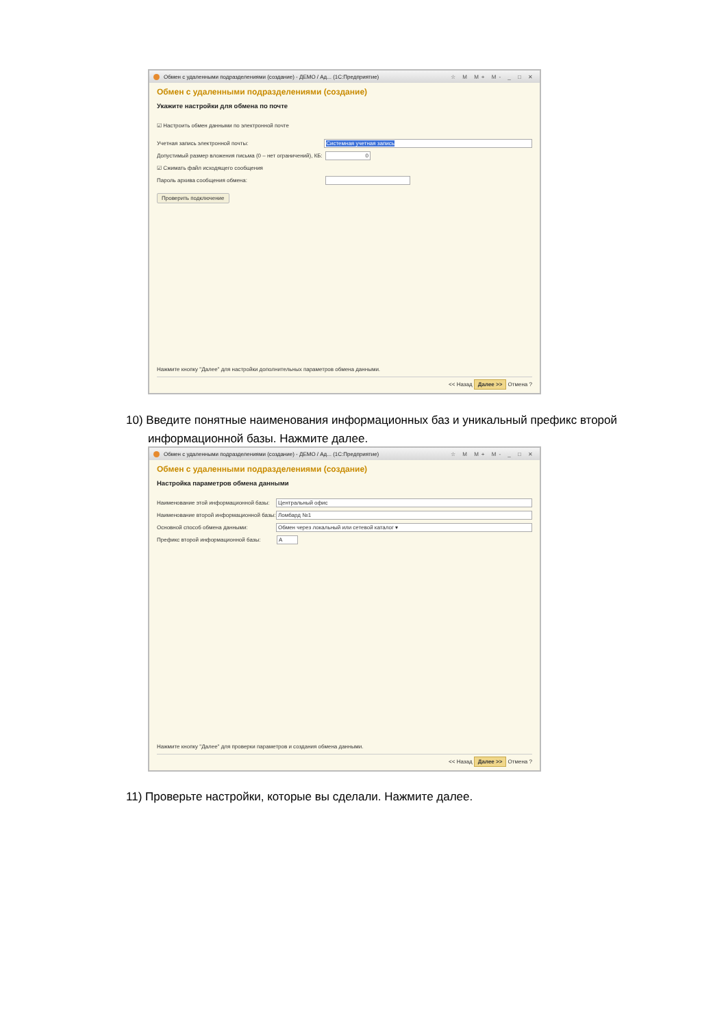Обмен с удаленными подразделениями (создание) - ДЕМО / Ад... (1С:Предприятие) ☆ M M+ M- _ □ ✕
Обмен с удаленными подразделениями (создание)
Укажите настройки для обмена по почте
☑ Настроить обмен данными по электронной почте
Учетная запись электронной почты: Системная учетная запись
Допустимый размер вложения письма (0 – нет ограничений), КБ: 0
☑ Сжимать файл исходящего сообщения
Пароль архива сообщения обмена:
Проверить подключение
Нажмите кнопку "Далее" для настройки дополнительных параметров обмена данными.
<< Назад Далее >> Отмена ?
10) Введите понятные наименования информационных баз и уникальный префикс второй
информационной базы. Нажмите далее.
Обмен с удаленными подразделениями (создание) - ДЕМО / Ад... (1С:Предприятие) ☆ M M+ M- _ □ ✕
Обмен с удаленными подразделениями (создание)
Настройка параметров обмена данными
Наименование этой информационной базы: Центральный офис
Наименование второй информационной базы: Ломбард №1
Основной способ обмена данными: Обмен через локальный или сетевой каталог ▾
Префикс второй информационной базы: А
Нажмите кнопку "Далее" для проверки параметров и создания обмена данными.
<< Назад Далее >> Отмена ?
11) Проверьте настройки, которые вы сделали. Нажмите далее.